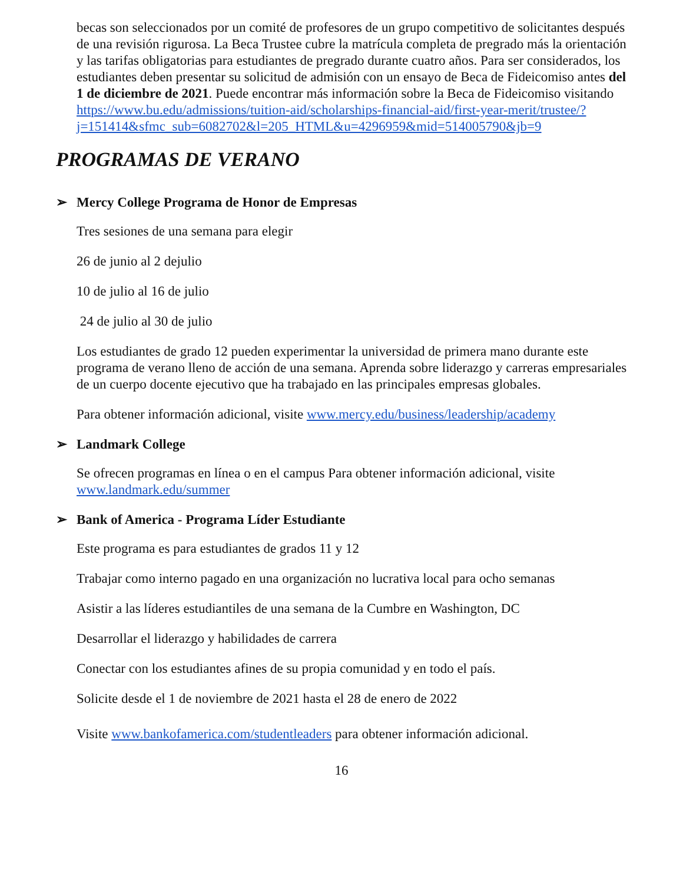becas son seleccionados por un comité de profesores de un grupo competitivo de solicitantes después de una revisión rigurosa. La Beca Trustee cubre la matrícula completa de pregrado más la orientación y las tarifas obligatorias para estudiantes de pregrado durante cuatro años. Para ser considerados, los estudiantes deben presentar su solicitud de admisión con un ensayo de Beca de Fideicomiso antes del 1 de diciembre de 2021. Puede encontrar más información sobre la Beca de Fideicomiso visitando https://www.bu.edu/admissions/tuition-aid/scholarships-financial-aid/first-year-merit/trustee/?j=151414&sfmc_sub=6082702&l=205_HTML&u=4296959&mid=514005790&jb=9
PROGRAMAS DE VERANO
➢ Mercy College Programa de Honor de Empresas
Tres sesiones de una semana para elegir
26 de junio al 2 dejulio
10 de julio al 16 de julio
24 de julio al 30 de julio
Los estudiantes de grado 12 pueden experimentar la universidad de primera mano durante este programa de verano lleno de acción de una semana. Aprenda sobre liderazgo y carreras empresariales de un cuerpo docente ejecutivo que ha trabajado en las principales empresas globales.
Para obtener información adicional, visite www.mercy.edu/business/leadership/academy
➢ Landmark College
Se ofrecen programas en línea o en el campus Para obtener información adicional, visite www.landmark.edu/summer
➢ Bank of America - Programa Líder Estudiante
Este programa es para estudiantes de grados 11 y 12
Trabajar como interno pagado en una organización no lucrativa local para ocho semanas
Asistir a las líderes estudiantiles de una semana de la Cumbre en Washington, DC
Desarrollar el liderazgo y habilidades de carrera
Conectar con los estudiantes afines de su propia comunidad y en todo el país.
Solicite desde el 1 de noviembre de 2021 hasta el 28 de enero de 2022
Visite www.bankofamerica.com/studentleaders para obtener información adicional.
16